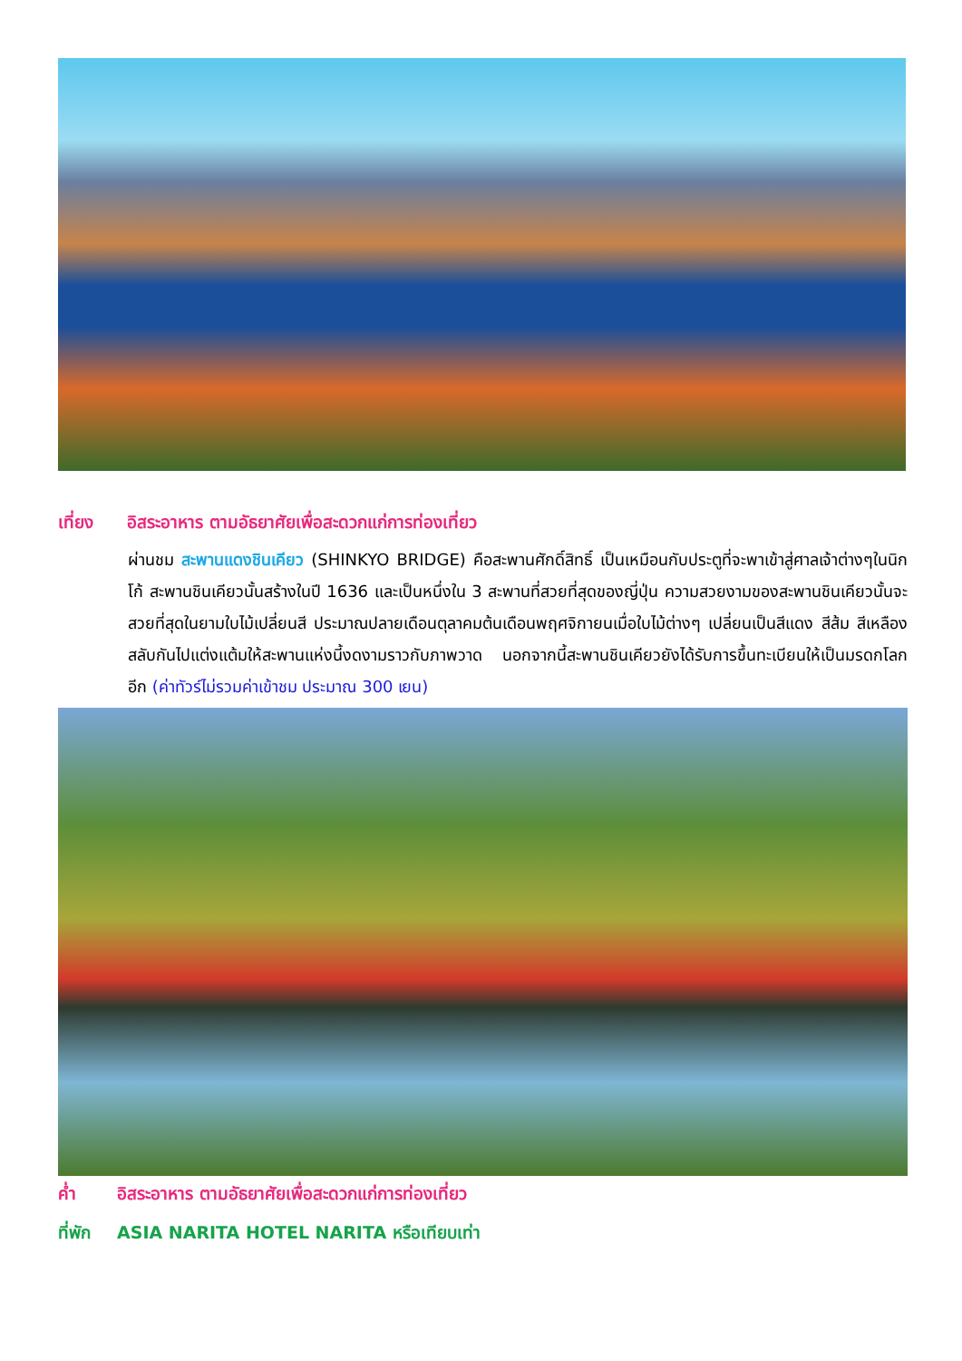เที่ยง อิสระอาหาร ตามอัธยาศัยเพื่อสะดวกแก่การท่องเที่ยว
ผ่านชม สะพานแดงชินเคียว (SHINKYO BRIDGE) คือสะพานศักดิ์สิทธิ์ เป็นเหมือนกับประตูที่จะพาเข้าสู่ศาลเจ้าต่างๆในนิกโก้ สะพานชินเคียวนั้นสร้างในปี 1636 และเป็นหนึ่งใน 3 สะพานที่สวยที่สุดของญี่ปุ่น ความสวยงามของสะพานชินเคียวนั้นจะสวยที่สุดในยามใบไม้เปลี่ยนสี ประมาณปลายเดือนตุลาคมต้นเดือนพฤศจิกายนเมื่อใบไม้ต่างๆ เปลี่ยนเป็นสีแดง สีส้ม สีเหลือง สลับกันไปแต่งแต้มให้สะพานแห่งนี้งดงามราวกับภาพวาด นอกจากนี้สะพานชินเคียวยังได้รับการขึ้นทะเบียนให้เป็นมรดกโลกอีก (ค่าทัวร์ไม่รวมค่าเข้าชม ประมาณ 300 เยน)
ค่ำ อิสระอาหาร ตามอัธยาศัยเพื่อสะดวกแก่การท่องเที่ยว
ที่พัก ASIA NARITA HOTEL NARITA หรือเทียบเท่า